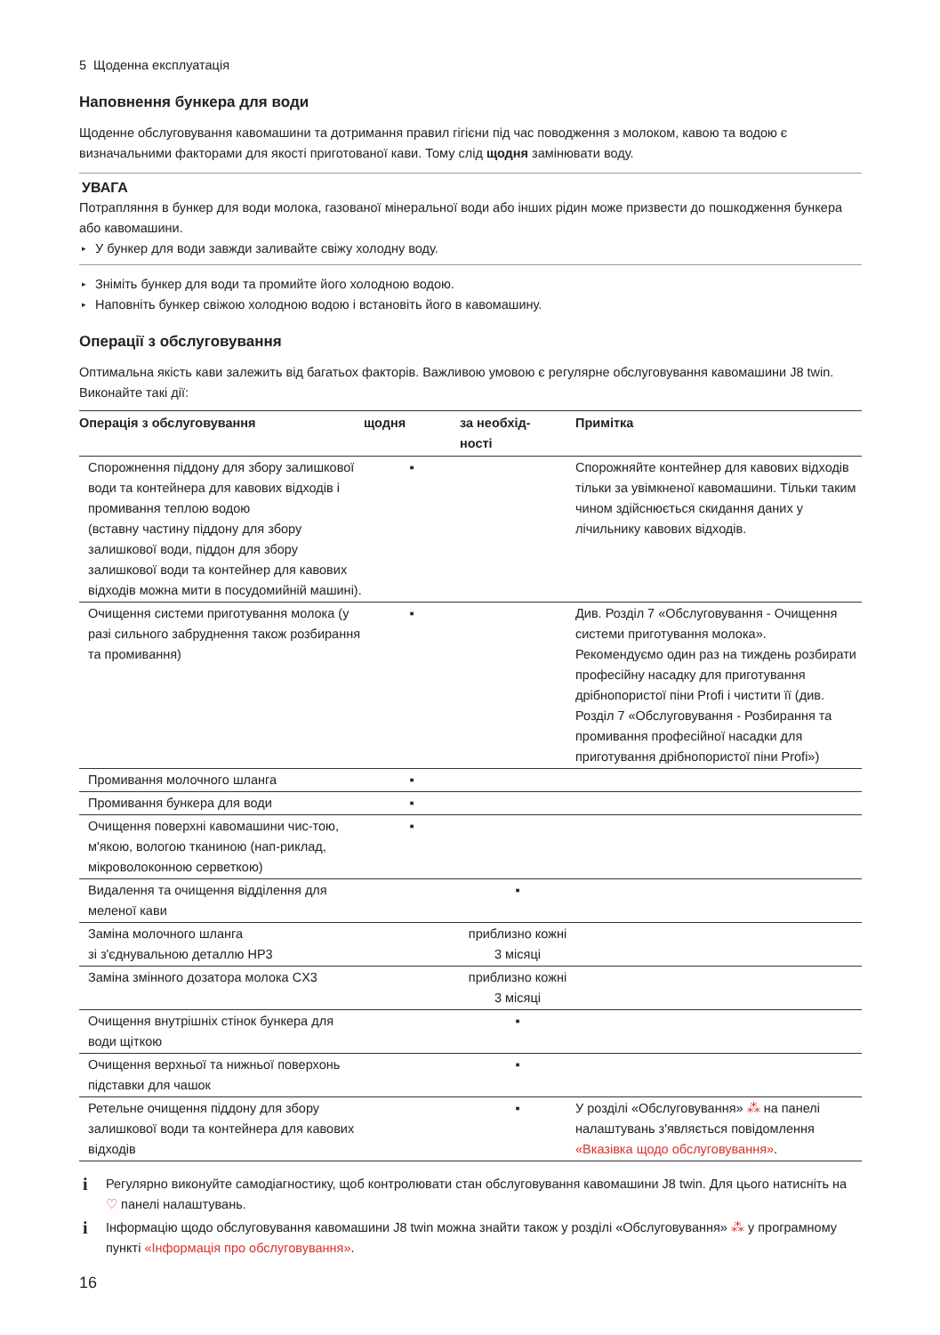5 Щоденна експлуатація
Наповнення бункера для води
Щоденне обслуговування кавомашини та дотримання правил гігієни під час поводження з молоком, кавою та водою є визначальними факторами для якості приготованої кави. Тому слід щодня замінювати воду.
УВАГА
Потрапляння в бункер для води молока, газованої мінеральної води або інших рідин може призвести до пошкодження бункера або кавомашини.
▸ У бункер для води завжди заливайте свіжу холодну воду.
▸ Зніміть бункер для води та промийте його холодною водою.
▸ Наповніть бункер свіжою холодною водою і встановіть його в кавомашину.
Операції з обслуговування
Оптимальна якість кави залежить від багатьох факторів. Важливою умовою є регулярне обслуговування кавомашини J8 twin. Виконайте такі дії:
| Операція з обслуговування | щодня | за необхід- ності | Примітка |
| --- | --- | --- | --- |
| Спорожнення піддону для збору залишкової води та контейнера для кавових відходів і промивання теплою водою (вставну частину піддону для збору залишкової води, піддон для збору залишкової води та контейнер для кавових відходів можна мити в посудомийній машині). | ▪ | | Спорожняйте контейнер для кавових відходів тільки за увімкненої кавомашини. Тільки таким чином здійснюється скидання даних у лічильнику кавових відходів. |
| Очищення системи приготування молока (у разі сильного забруднення також розбирання та промивання) | ▪ | | Див. Розділ 7 «Обслуговування - Очищення системи приготування молока». Рекомендуємо один раз на тиждень розбирати професійну насадку для приготування дрібнопористої піни Profi і чистити її (див. Розділ 7 «Обслуговування - Розбирання та промивання професійної насадки для приготування дрібнопористої піни Profi») |
| Промивання молочного шланга | ▪ | | |
| Промивання бункера для води | ▪ | | |
| Очищення поверхні кавомашини чис-тою, м'якою, вологою тканиною (нап-риклад, мікроволоконною серветкою) | ▪ | | |
| Видалення та очищення відділення для меленої кави | | ▪ | |
| Заміна молочного шланга зі з'єднувальною деталлю HP3 | | приблизно кожні 3 місяці | |
| Заміна змінного дозатора молока CX3 | | приблизно кожні 3 місяці | |
| Очищення внутрішніх стінок бункера для води щіткою | | ▪ | |
| Очищення верхньої та нижньої поверхонь підставки для чашок | | ▪ | |
| Ретельне очищення піддону для збору залишкової води та контейнера для кавових відходів | | ▪ | У розділі «Обслуговування» ⁂ на панелі налаштувань з'являється повідомлення «Вказівка щодо обслуговування» . |
i Регулярно виконуйте самодіагностику, щоб контролювати стан обслуговування кавомашини J8 twin. Для цього натисніть на ♡ панелі налаштувань.
i Інформацію щодо обслуговування кавомашини J8 twin можна знайти також у розділі «Обслуговування» ⁂ у програмному пункті «Інформація про обслуговування».
16